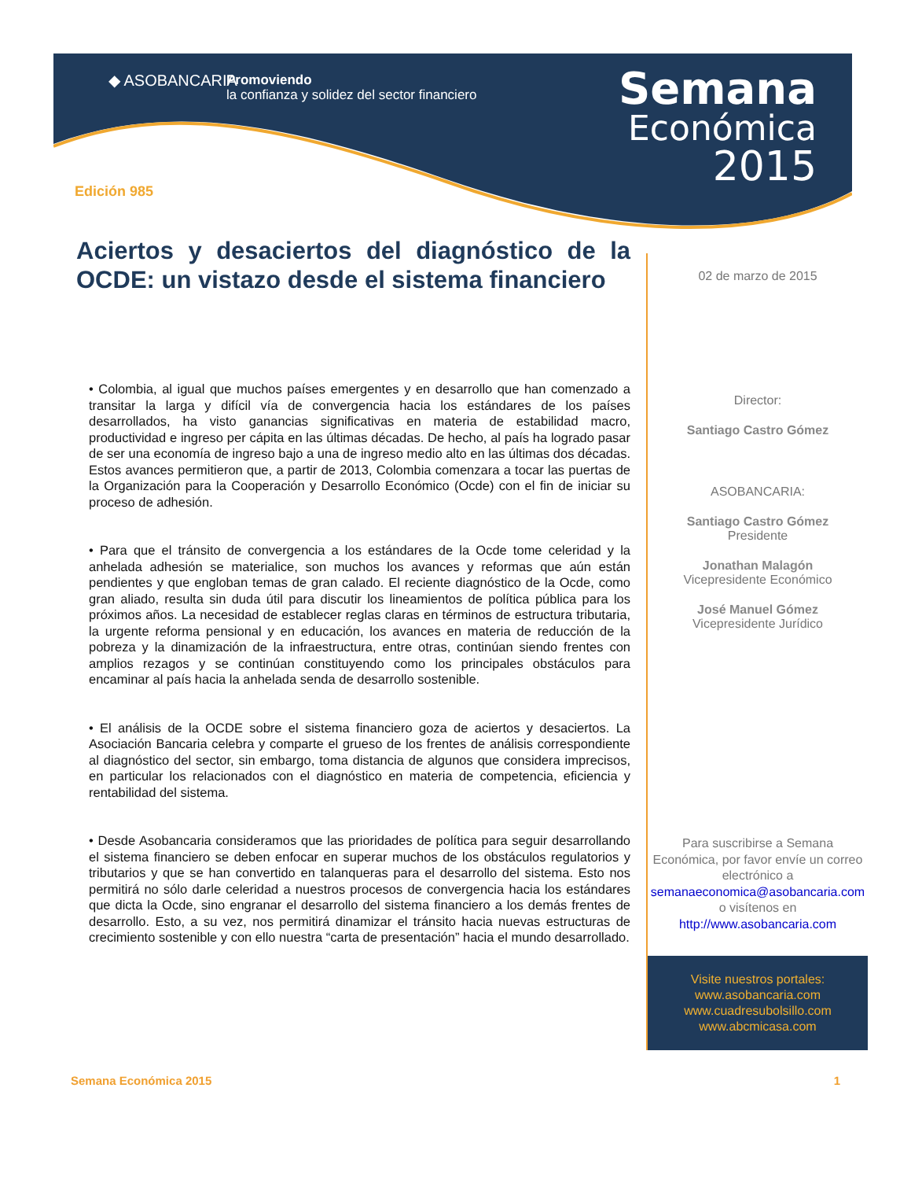◆ ASOBANCARIA
Promoviendo
la confianza y solidez del sector financiero
Semana
Económica
2015
Edición 985
Aciertos y desaciertos del diagnóstico de la OCDE: un vistazo desde el sistema financiero
• Colombia, al igual que muchos países emergentes y en desarrollo que han comenzado a transitar la larga y difícil vía de convergencia hacia los estándares de los países desarrollados, ha visto ganancias significativas en materia de estabilidad macro, productividad e ingreso per cápita en las últimas décadas. De hecho, al país ha logrado pasar de ser una economía de ingreso bajo a una de ingreso medio alto en las últimas dos décadas. Estos avances permitieron que, a partir de 2013, Colombia comenzara a tocar las puertas de la Organización para la Cooperación y Desarrollo Económico (Ocde) con el fin de iniciar su proceso de adhesión.
• Para que el tránsito de convergencia a los estándares de la Ocde tome celeridad y la anhelada adhesión se materialice, son muchos los avances y reformas que aún están pendientes y que engloban temas de gran calado. El reciente diagnóstico de la Ocde, como gran aliado, resulta sin duda útil para discutir los lineamientos de política pública para los próximos años. La necesidad de establecer reglas claras en términos de estructura tributaria, la urgente reforma pensional y en educación, los avances en materia de reducción de la pobreza y la dinamización de la infraestructura, entre otras, continúan siendo frentes con amplios rezagos y se continúan constituyendo como los principales obstáculos para encaminar al país hacia la anhelada senda de desarrollo sostenible.
• El análisis de la OCDE sobre el sistema financiero goza de aciertos y desaciertos. La Asociación Bancaria celebra y comparte el grueso de los frentes de análisis correspondiente al diagnóstico del sector, sin embargo, toma distancia de algunos que considera imprecisos, en particular los relacionados con el diagnóstico en materia de competencia, eficiencia y rentabilidad del sistema.
• Desde Asobancaria consideramos que las prioridades de política para seguir desarrollando el sistema financiero se deben enfocar en superar muchos de los obstáculos regulatorios y tributarios y que se han convertido en talanqueras para el desarrollo del sistema. Esto nos permitirá no sólo darle celeridad a nuestros procesos de convergencia hacia los estándares que dicta la Ocde, sino engranar el desarrollo del sistema financiero a los demás frentes de desarrollo. Esto, a su vez, nos permitirá dinamizar el tránsito hacia nuevas estructuras de crecimiento sostenible y con ello nuestra “carta de presentación” hacia el mundo desarrollado.
02 de marzo de 2015
Director:
Santiago Castro Gómez
ASOBANCARIA:
Santiago Castro Gómez
Presidente
Jonathan Malagón
Vicepresidente Económico
José Manuel Gómez
Vicepresidente Jurídico
Para suscribirse a Semana Económica, por favor envíe un correo electrónico a semanaeconomica@asobancaria.com o visítenos en http://www.asobancaria.com
Visite nuestros portales:
www.asobancaria.com
www.cuadresubolsillo.com
www.abcmicasa.com
Semana Económica 2015 1